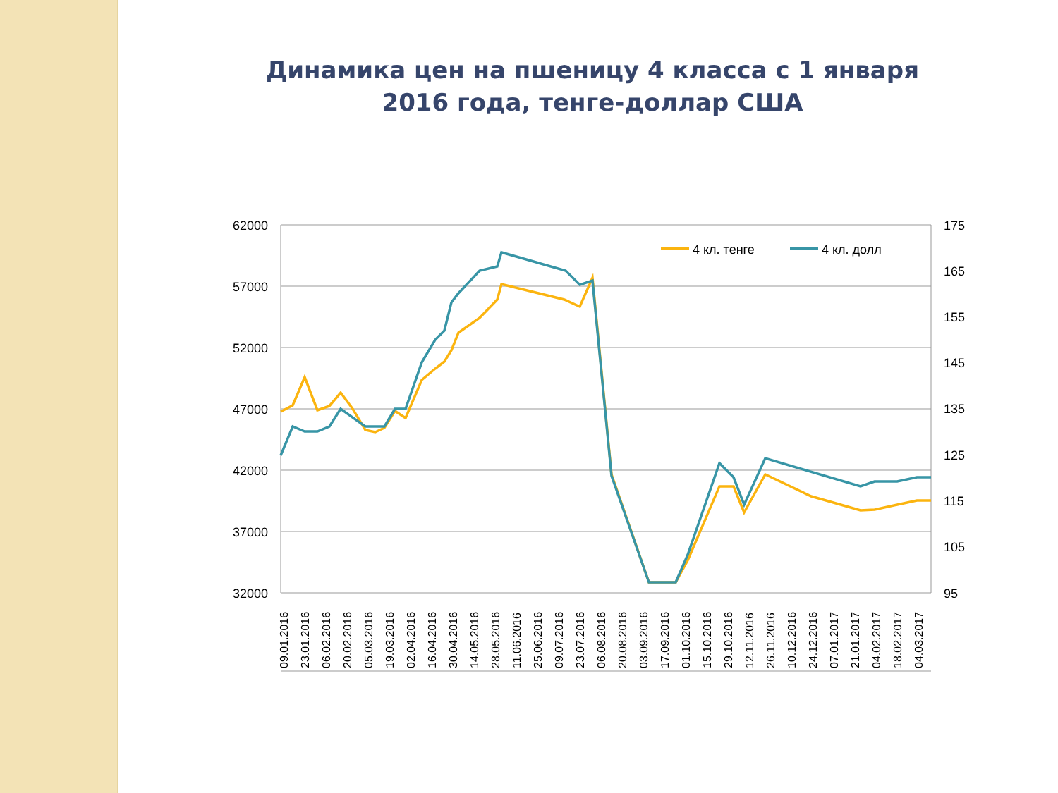Динамика цен на пшеницу 4 класса с 1 января 2016 года, тенге-доллар США
62000
57000
52000
47000
42000
37000
32000
175
165
155
145
135
125
115
105
95
4 кл. тенге
4 кл. долл
09.01.2016
23.01.2016
06.02.2016
20.02.2016
05.03.2016
19.03.2016
02.04.2016
16.04.2016
30.04.2016
14.05.2016
28.05.2016
11.06.2016
25.06.2016
09.07.2016
23.07.2016
06.08.2016
20.08.2016
03.09.2016
17.09.2016
01.10.2016
15.10.2016
29.10.2016
12.11.2016
26.11.2016
10.12.2016
24.12.2016
07.01.2017
21.01.2017
04.02.2017
18.02.2017
04.03.2017